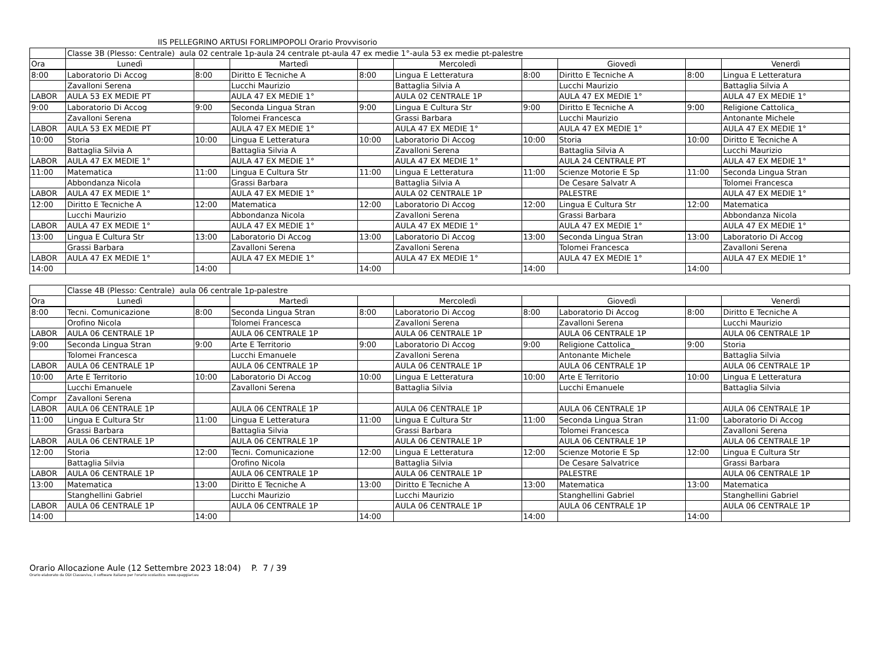IIS PELLEGRINO ARTUSI FORLIMPOPOLI Orario Provvisorio
| | Classe 3B (Plesso: Centrale) aula 02 centrale 1p-aula 24 centrale pt-aula 47 ex medie 1°-aula 53 ex medie pt-palestre | | | | | | | | |
| Ora | Lunedì | | Martedì | | Mercoledì | | Giovedì | | Venerdì |
| 8:00 | Laboratorio Di Accog | 8:00 | Diritto E Tecniche A | 8:00 | Lingua E Letteratura | 8:00 | Diritto E Tecniche A | 8:00 | Lingua E Letteratura |
| | Zavalloni Serena | | Lucchi Maurizio | | Battaglia Silvia A | | Lucchi Maurizio | | Battaglia Silvia A |
| LABOR | AULA 53 EX MEDIE PT | | AULA 47 EX MEDIE 1° | | AULA 02 CENTRALE 1P | | AULA 47 EX MEDIE 1° | | AULA 47 EX MEDIE 1° |
| 9:00 | Laboratorio Di Accog | 9:00 | Seconda Lingua Stran | 9:00 | Lingua E Cultura Str | 9:00 | Diritto E Tecniche A | 9:00 | Religione Cattolica_ |
| | Zavalloni Serena | | Tolomei Francesca | | Grassi Barbara | | Lucchi Maurizio | | Antonante Michele |
| LABOR | AULA 53 EX MEDIE PT | | AULA 47 EX MEDIE 1° | | AULA 47 EX MEDIE 1° | | AULA 47 EX MEDIE 1° | | AULA 47 EX MEDIE 1° |
| 10:00 | Storia | 10:00 | Lingua E Letteratura | 10:00 | Laboratorio Di Accog | 10:00 | Storia | 10:00 | Diritto E Tecniche A |
| | Battaglia Silvia A | | Battaglia Silvia A | | Zavalloni Serena | | Battaglia Silvia A | | Lucchi Maurizio |
| LABOR | AULA 47 EX MEDIE 1° | | AULA 47 EX MEDIE 1° | | AULA 47 EX MEDIE 1° | | AULA 24 CENTRALE PT | | AULA 47 EX MEDIE 1° |
| 11:00 | Matematica | 11:00 | Lingua E Cultura Str | 11:00 | Lingua E Letteratura | 11:00 | Scienze Motorie E Sp | 11:00 | Seconda Lingua Stran |
| | Abbondanza Nicola | | Grassi Barbara | | Battaglia Silvia A | | De Cesare Salvatr A | | Tolomei Francesca |
| LABOR | AULA 47 EX MEDIE 1° | | AULA 47 EX MEDIE 1° | | AULA 02 CENTRALE 1P | | PALESTRE | | AULA 47 EX MEDIE 1° |
| 12:00 | Diritto E Tecniche A | 12:00 | Matematica | 12:00 | Laboratorio Di Accog | 12:00 | Lingua E Cultura Str | 12:00 | Matematica |
| | Lucchi Maurizio | | Abbondanza Nicola | | Zavalloni Serena | | Grassi Barbara | | Abbondanza Nicola |
| LABOR | AULA 47 EX MEDIE 1° | | AULA 47 EX MEDIE 1° | | AULA 47 EX MEDIE 1° | | AULA 47 EX MEDIE 1° | | AULA 47 EX MEDIE 1° |
| 13:00 | Lingua E Cultura Str | 13:00 | Laboratorio Di Accog | 13:00 | Laboratorio Di Accog | 13:00 | Seconda Lingua Stran | 13:00 | Laboratorio Di Accog |
| | Grassi Barbara | | Zavalloni Serena | | Zavalloni Serena | | Tolomei Francesca | | Zavalloni Serena |
| LABOR | AULA 47 EX MEDIE 1° | | AULA 47 EX MEDIE 1° | | AULA 47 EX MEDIE 1° | | AULA 47 EX MEDIE 1° | | AULA 47 EX MEDIE 1° |
| 14:00 | | 14:00 | | 14:00 | | 14:00 | | 14:00 | |
| | Classe 4B (Plesso: Centrale) aula 06 centrale 1p-palestre | | | | | | | | |
| Ora | Lunedì | | Martedì | | Mercoledì | | Giovedì | | Venerdì |
| 8:00 | Tecni. Comunicazione | 8:00 | Seconda Lingua Stran | 8:00 | Laboratorio Di Accog | 8:00 | Laboratorio Di Accog | 8:00 | Diritto E Tecniche A |
| | Orofino Nicola | | Tolomei Francesca | | Zavalloni Serena | | Zavalloni Serena | | Lucchi Maurizio |
| LABOR | AULA 06 CENTRALE 1P | | AULA 06 CENTRALE 1P | | AULA 06 CENTRALE 1P | | AULA 06 CENTRALE 1P | | AULA 06 CENTRALE 1P |
| 9:00 | Seconda Lingua Stran | 9:00 | Arte E Territorio | 9:00 | Laboratorio Di Accog | 9:00 | Religione Cattolica_ | 9:00 | Storia |
| | Tolomei Francesca | | Lucchi Emanuele | | Zavalloni Serena | | Antonante Michele | | Battaglia Silvia |
| LABOR | AULA 06 CENTRALE 1P | | AULA 06 CENTRALE 1P | | AULA 06 CENTRALE 1P | | AULA 06 CENTRALE 1P | | AULA 06 CENTRALE 1P |
| 10:00 | Arte E Territorio | 10:00 | Laboratorio Di Accog | 10:00 | Lingua E Letteratura | 10:00 | Arte E Territorio | 10:00 | Lingua E Letteratura |
| | Lucchi Emanuele | | Zavalloni Serena | | Battaglia Silvia | | Lucchi Emanuele | | Battaglia Silvia |
| Compr | Zavalloni Serena | | | | | | | | |
| LABOR | AULA 06 CENTRALE 1P | | AULA 06 CENTRALE 1P | | AULA 06 CENTRALE 1P | | AULA 06 CENTRALE 1P | | AULA 06 CENTRALE 1P |
| 11:00 | Lingua E Cultura Str | 11:00 | Lingua E Letteratura | 11:00 | Lingua E Cultura Str | 11:00 | Seconda Lingua Stran | 11:00 | Laboratorio Di Accog |
| | Grassi Barbara | | Battaglia Silvia | | Grassi Barbara | | Tolomei Francesca | | Zavalloni Serena |
| LABOR | AULA 06 CENTRALE 1P | | AULA 06 CENTRALE 1P | | AULA 06 CENTRALE 1P | | AULA 06 CENTRALE 1P | | AULA 06 CENTRALE 1P |
| 12:00 | Storia | 12:00 | Tecni. Comunicazione | 12:00 | Lingua E Letteratura | 12:00 | Scienze Motorie E Sp | 12:00 | Lingua E Cultura Str |
| | Battaglia Silvia | | Orofino Nicola | | Battaglia Silvia | | De Cesare Salvatrice | | Grassi Barbara |
| LABOR | AULA 06 CENTRALE 1P | | AULA 06 CENTRALE 1P | | AULA 06 CENTRALE 1P | | PALESTRE | | AULA 06 CENTRALE 1P |
| 13:00 | Matematica | 13:00 | Diritto E Tecniche A | 13:00 | Diritto E Tecniche A | 13:00 | Matematica | 13:00 | Matematica |
| | Stanghellini Gabriel | | Lucchi Maurizio | | Lucchi Maurizio | | Stanghellini Gabriel | | Stanghellini Gabriel |
| LABOR | AULA 06 CENTRALE 1P | | AULA 06 CENTRALE 1P | | AULA 06 CENTRALE 1P | | AULA 06 CENTRALE 1P | | AULA 06 CENTRALE 1P |
| 14:00 | | 14:00 | | 14:00 | | 14:00 | | 14:00 | |
Orario Allocazione Aule (12 Settembre 2023 18:04) P. 7 / 39
Orario elaborato da ODI Classeviva, il software italiano per l'orario scolastico. www.spaggiari.eu